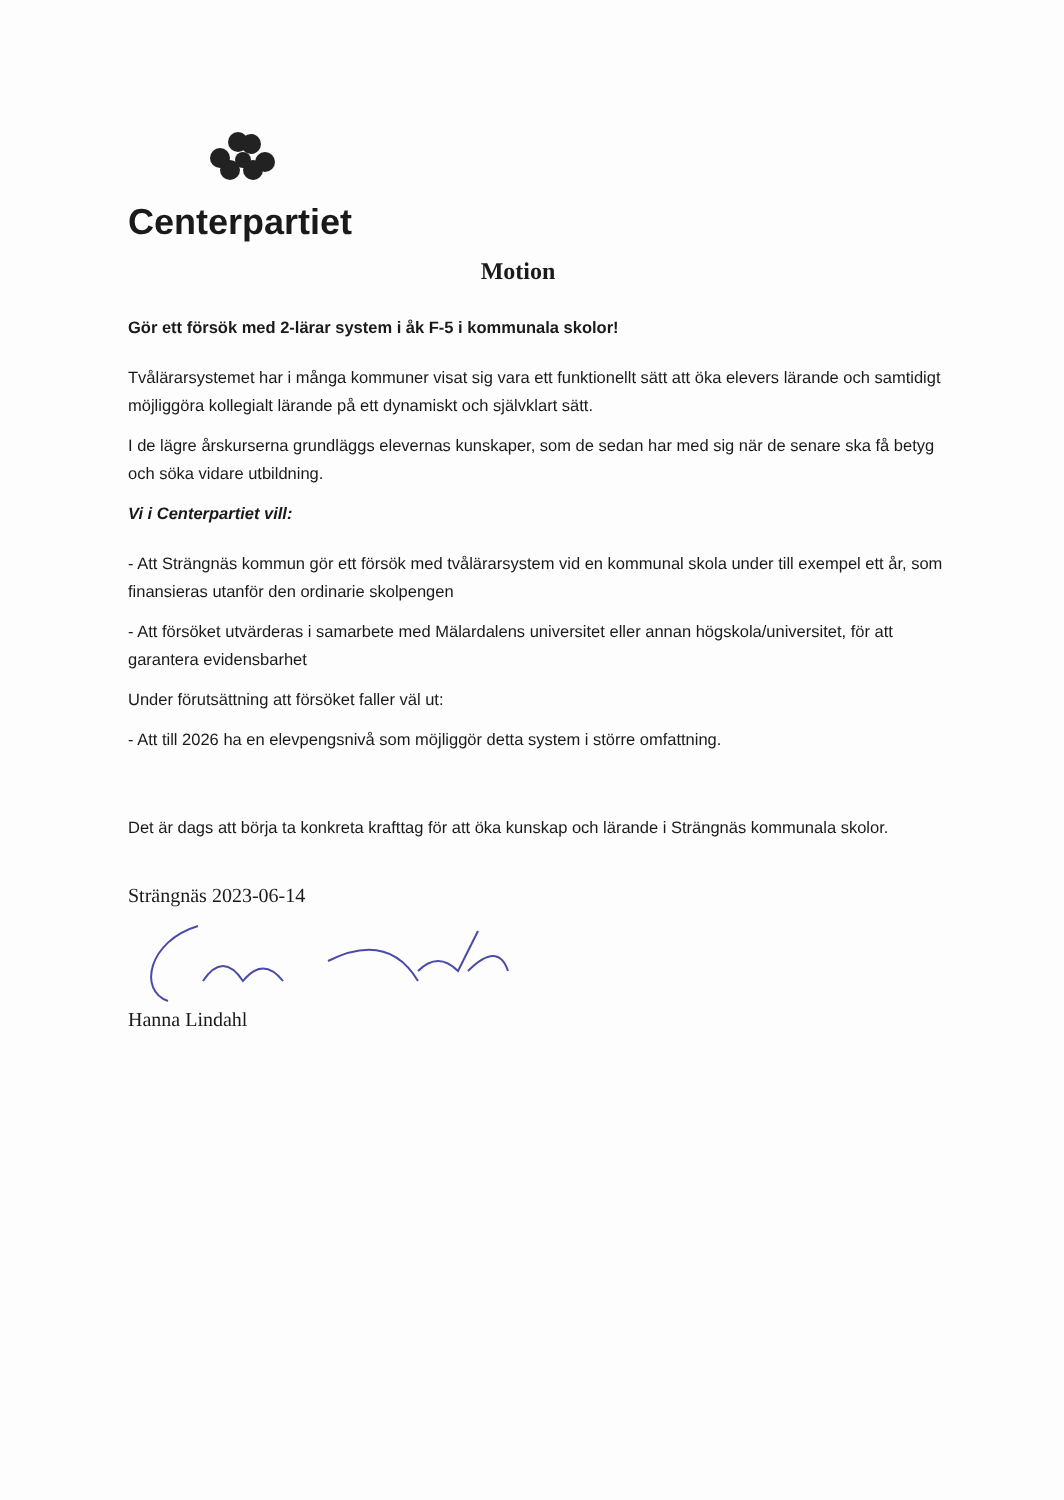Centerpartiet
Motion
Gör ett försök med 2-lärar system i åk F-5 i kommunala skolor!
Tvålärarsystemet har i många kommuner visat sig vara ett funktionellt sätt att öka elevers lärande och samtidigt möjliggöra kollegialt lärande på ett dynamiskt och självklart sätt.
I de lägre årskurserna grundläggs elevernas kunskaper, som de sedan har med sig när de senare ska få betyg och söka vidare utbildning.
Vi i Centerpartiet vill:
- Att Strängnäs kommun gör ett försök med tvålärarsystem vid en kommunal skola under till exempel ett år, som finansieras utanför den ordinarie skolpengen
- Att försöket utvärderas i samarbete med Mälardalens universitet eller annan högskola/universitet, för att garantera evidensbarhet
Under förutsättning att försöket faller väl ut:
- Att till 2026 ha en elevpengsnivå som möjliggör detta system i större omfattning.
Det är dags att börja ta konkreta krafttag för att öka kunskap och lärande i Strängnäs kommunala skolor.
Strängnäs 2023-06-14
Hanna Lindahl